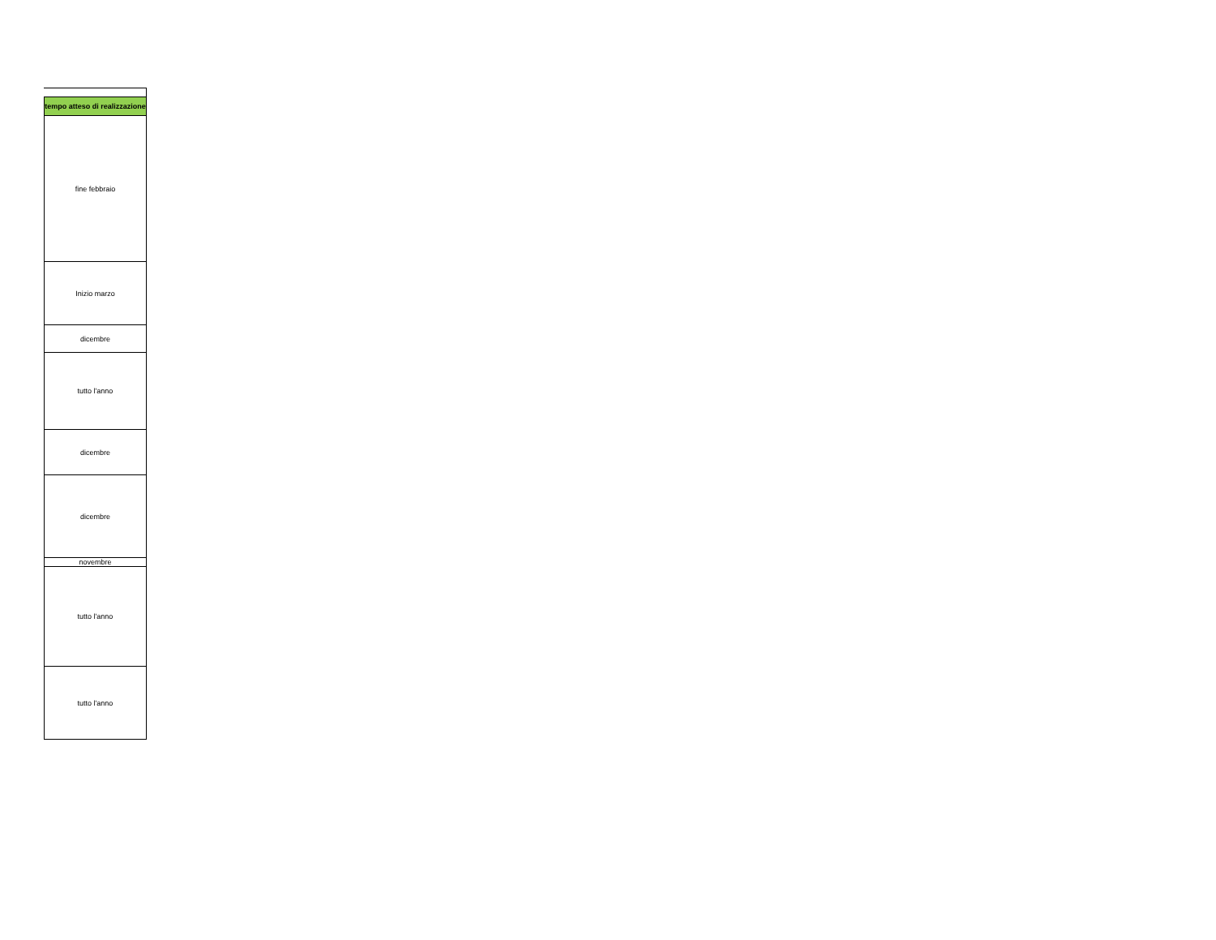| tempo atteso di realizzazione |
| --- |
| fine febbraio |
| Inizio marzo |
| dicembre |
| tutto l'anno |
| dicembre |
| dicembre |
| novembre |
| tutto l'anno |
| tutto l'anno |